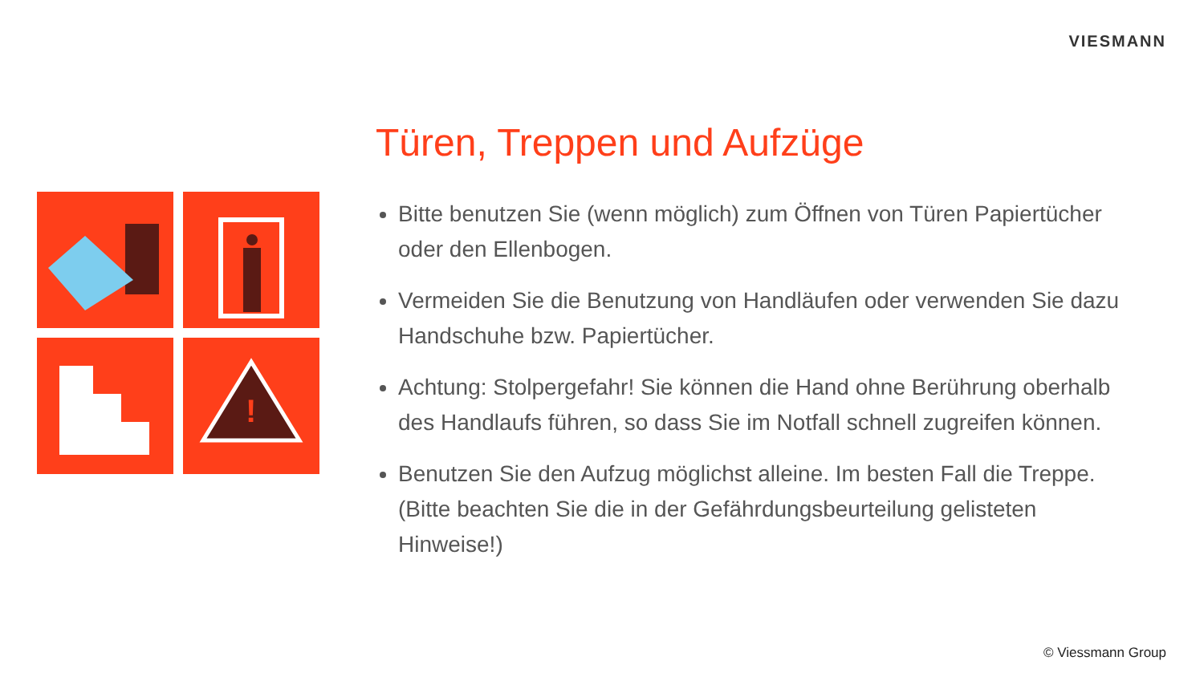VIESMANN
!
Türen, Treppen und Aufzüge
Bitte benutzen Sie (wenn möglich) zum Öffnen von Türen Papiertücher oder den Ellenbogen.
Vermeiden Sie die Benutzung von Handläufen oder verwenden Sie dazu Handschuhe bzw. Papiertücher.
Achtung: Stolpergefahr! Sie können die Hand ohne Berührung oberhalb des Handlaufs führen, so dass Sie im Notfall schnell zugreifen können.
Benutzen Sie den Aufzug möglichst alleine. Im besten Fall die Treppe. (Bitte beachten Sie die in der Gefährdungsbeurteilung gelisteten Hinweise!)
© Viessmann Group